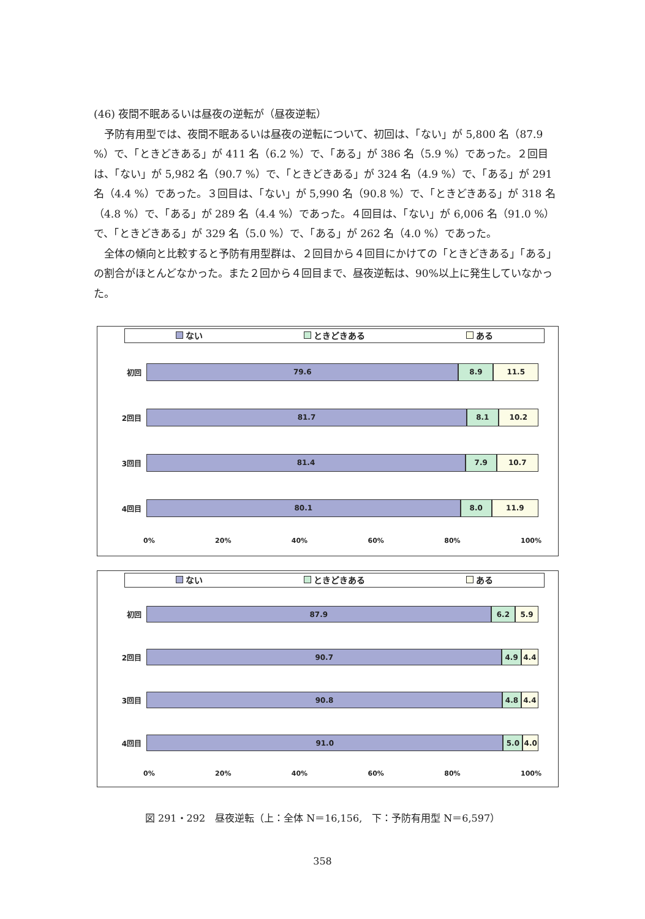(46) 夜間不眠あるいは昼夜の逆転が（昼夜逆転）
予防有用型では、夜間不眠あるいは昼夜の逆転について、初回は、「ない」が 5,800 名（87.9 %）で、「ときどきある」が 411 名（6.2 %）で、「ある」が 386 名（5.9 %）であった。２回目は、「ない」が 5,982 名（90.7 %）で、「ときどきある」が 324 名（4.9 %）で、「ある」が 291 名（4.4 %）であった。３回目は、「ない」が 5,990 名（90.8 %）で、「ときどきある」が 318 名（4.8 %）で、「ある」が 289 名（4.4 %）であった。４回目は、「ない」が 6,006 名（91.0 %）で、「ときどきある」が 329 名（5.0 %）で、「ある」が 262 名（4.0 %）であった。
全体の傾向と比較すると予防有用型群は、２回目から４回目にかけての「ときどきある」「ある」の割合がほとんどなかった。また２回から４回目まで、昼夜逆転は、90%以上に発生していなかった。
ない ときどきある ある
初回
79.6 8.9 11.5
2回目
81.7 8.1 10.2
3回目
81.4 7.9 10.7
4回目
80.1 8.0 11.9
0% 20% 40% 60% 80% 100%
ない ときどきある ある
初回
87.9 6.2 5.9
2回目
90.7 4.9 4.4
3回目
90.8 4.8 4.4
4回目
91.0 5.0 4.0
0% 20% 40% 60% 80% 100%
図 291・292　昼夜逆転（上：全体 N＝16,156,　下：予防有用型 N＝6,597）
358